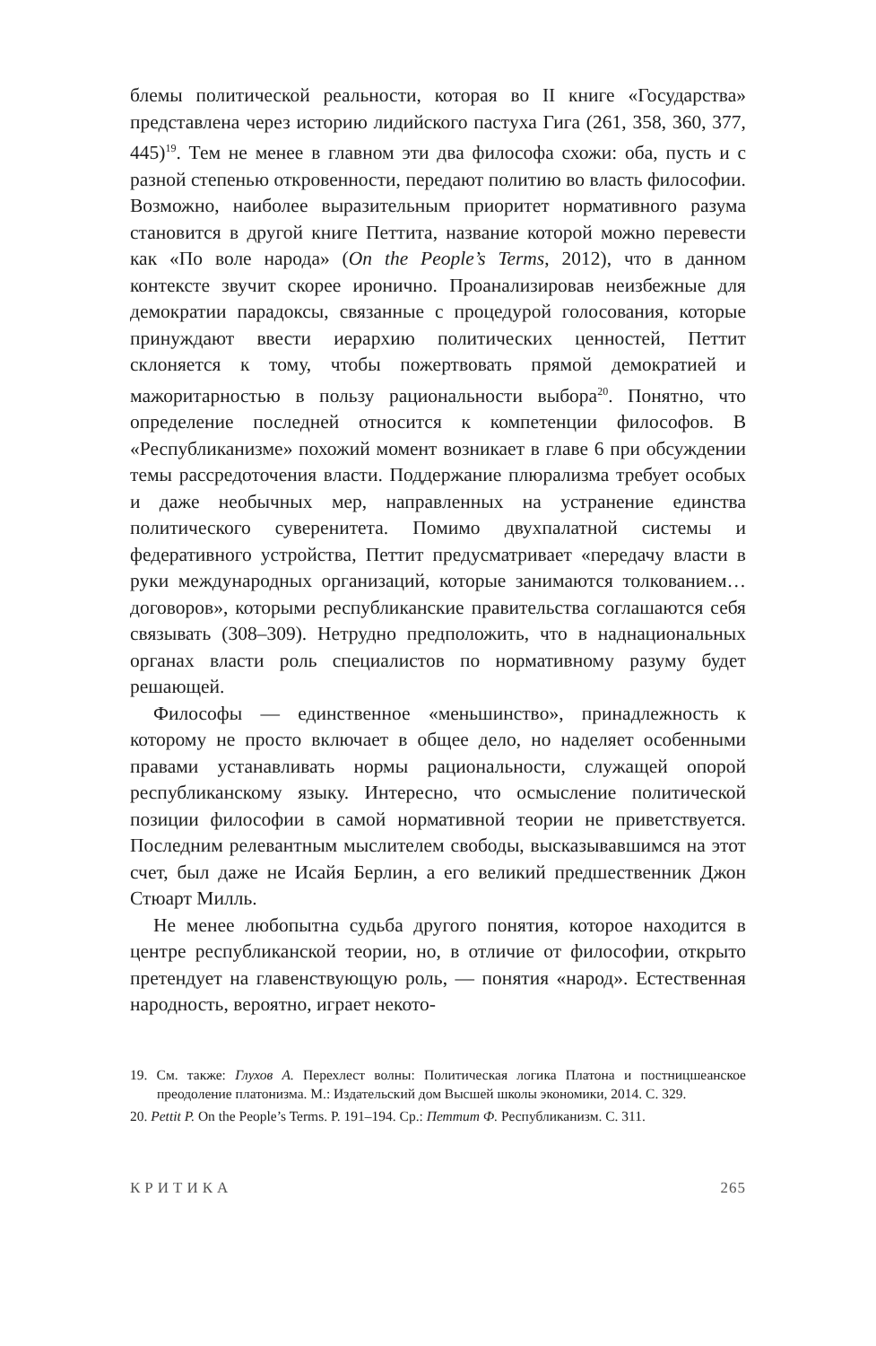блемы политической реальности, которая во II книге «Государства» представлена через историю лидийского пастуха Гига (261, 358, 360, 377, 445)<sup>19</sup>. Тем не менее в главном эти два философа схожи: оба, пусть и с разной степенью откровенности, передают политию во власть философии. Возможно, наиболее выразительным приоритет нормативного разума становится в другой книге Петтита, название которой можно перевести как «По воле народа» (On the People’s Terms, 2012), что в данном контексте звучит скорее иронично. Проанализировав неизбежные для демократии парадоксы, связанные с процедурой голосования, которые принуждают ввести иерархию политических ценностей, Петтит склоняется к тому, чтобы пожертвовать прямой демократией и мажоритарностью в пользу рациональности выбора<sup>20</sup>. Понятно, что определение последней относится к компетенции философов. В «Республиканизме» похожий момент возникает в главе 6 при обсуждении темы рассредоточения власти. Поддержание плюрализма требует особых и даже необычных мер, направленных на устранение единства политического суверенитета. Помимо двухпалатной системы и федеративного устройства, Петтит предусматривает «передачу власти в руки международных организаций, которые занимаются толкованием… договоров», которыми республиканские правительства соглашаются себя связывать (308–309). Нетрудно предположить, что в наднациональных органах власти роль специалистов по нормативному разуму будет решающей.
Философы — единственное «меньшинство», принадлежность к которому не просто включает в общее дело, но наделяет особенными правами устанавливать нормы рациональности, служащей опорой республиканскому языку. Интересно, что осмысление политической позиции философии в самой нормативной теории не приветствуется. Последним релевантным мыслителем свободы, высказывавшимся на этот счет, был даже не Исайя Берлин, а его великий предшественник Джон Стюарт Милль.
Не менее любопытна судьба другого понятия, которое находится в центре республиканской теории, но, в отличие от философии, открыто претендует на главенствующую роль, — понятия «народ». Естественная народность, вероятно, играет некото-
19. См. также: Глухов А. Перехлест волны: Политическая логика Платона и постницшеанское преодоление платонизма. М.: Издательский дом Высшей школы экономики, 2014. С. 329.
20. Pettit P. On the People’s Terms. P. 191–194. Ср.: Петтит Ф. Республиканизм. С. 311.
КРИТИКА 265